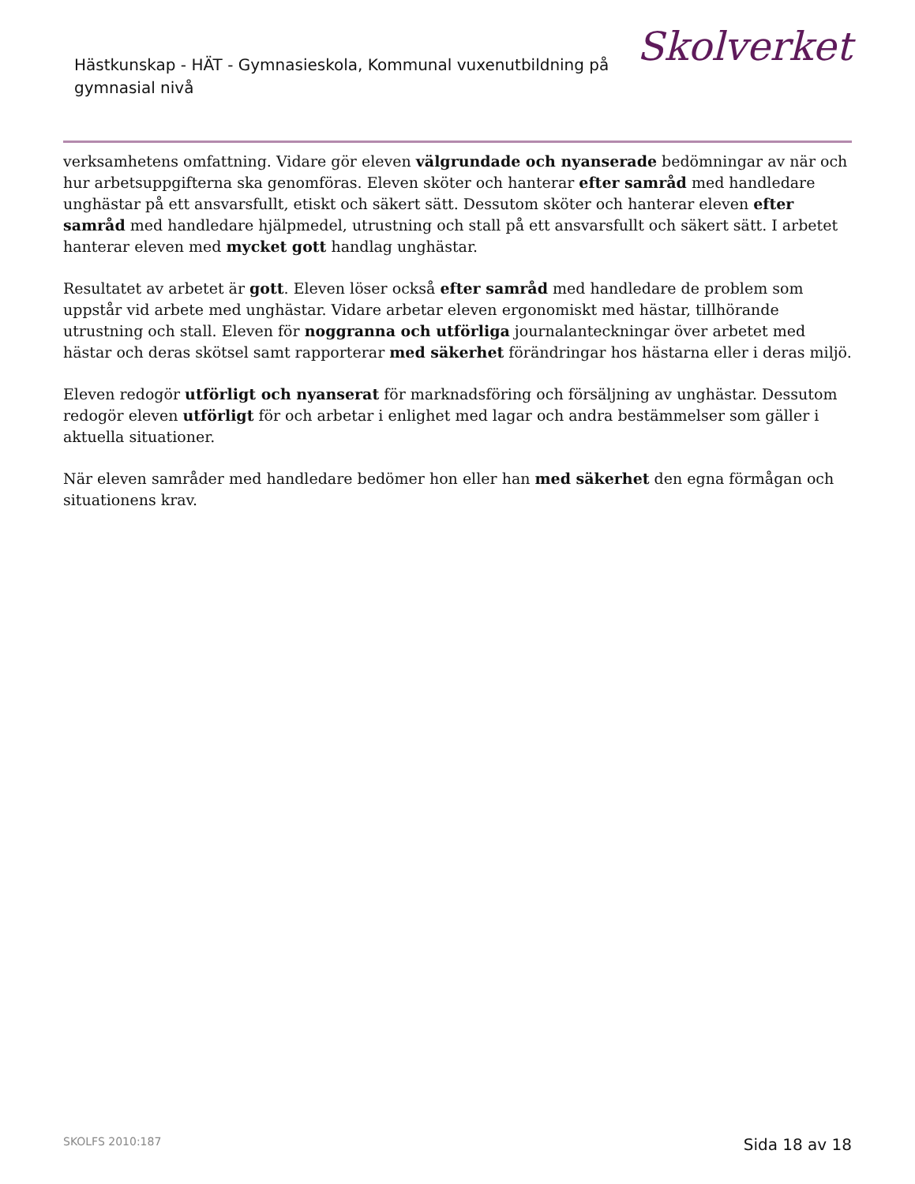Hästkunskap - HÄT - Gymnasieskola, Kommunal vuxenutbildning på gymnasial nivå
Skolverket
verksamhetens omfattning. Vidare gör eleven välgrundade och nyanserade bedömningar av när och hur arbetsuppgifterna ska genomföras. Eleven sköter och hanterar efter samråd med handledare unghästar på ett ansvarsfullt, etiskt och säkert sätt. Dessutom sköter och hanterar eleven efter samråd med handledare hjälpmedel, utrustning och stall på ett ansvarsfullt och säkert sätt. I arbetet hanterar eleven med mycket gott handlag unghästar.
Resultatet av arbetet är gott. Eleven löser också efter samråd med handledare de problem som uppstår vid arbete med unghästar. Vidare arbetar eleven ergonomiskt med hästar, tillhörande utrustning och stall. Eleven för noggranna och utförliga journalanteckningar över arbetet med hästar och deras skötsel samt rapporterar med säkerhet förändringar hos hästarna eller i deras miljö.
Eleven redogör utförligt och nyanserat för marknadsföring och försäljning av unghästar. Dessutom redogör eleven utförligt för och arbetar i enlighet med lagar och andra bestämmelser som gäller i aktuella situationer.
När eleven samråder med handledare bedömer hon eller han med säkerhet den egna förmågan och situationens krav.
SKOLFS 2010:187 Sida 18 av 18